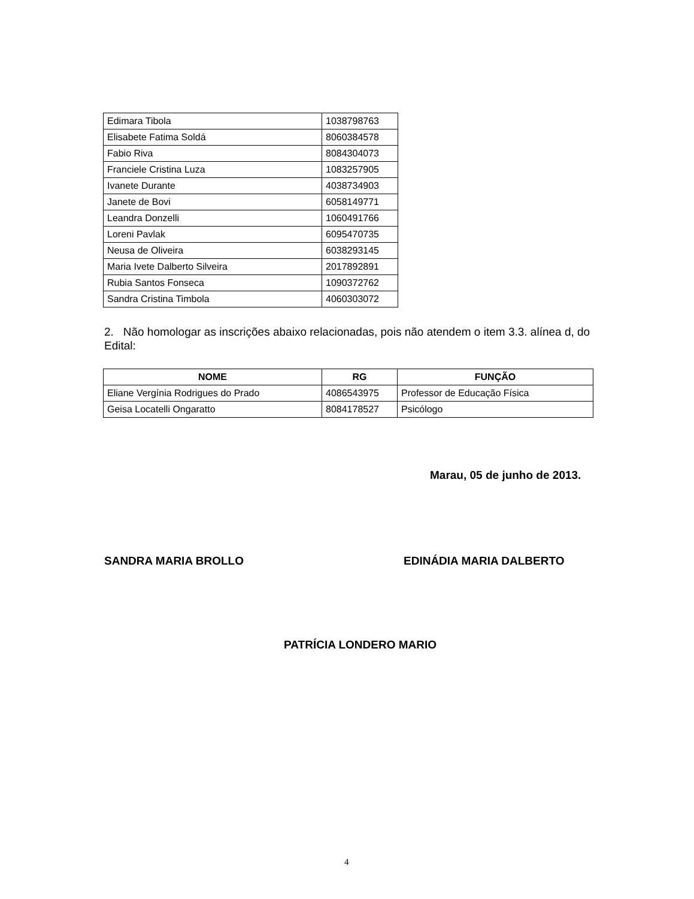| Edimara Tibola | 1038798763 |
| Elisabete Fatima Soldá | 8060384578 |
| Fabio Riva | 8084304073 |
| Franciele Cristina Luza | 1083257905 |
| Ivanete Durante | 4038734903 |
| Janete de Bovi | 6058149771 |
| Leandra Donzelli | 1060491766 |
| Loreni Pavlak | 6095470735 |
| Neusa de Oliveira | 6038293145 |
| Maria Ivete Dalberto Silveira | 2017892891 |
| Rubia Santos Fonseca | 1090372762 |
| Sandra Cristina Timbola | 4060303072 |
2. Não homologar as inscrições abaixo relacionadas, pois não atendem o item 3.3. alínea d, do Edital:
| NOME | RG | FUNÇÃO |
| --- | --- | --- |
| Eliane Vergínia Rodrigues do Prado | 4086543975 | Professor de Educação Física |
| Geisa Locatelli Ongaratto | 8084178527 | Psicólogo |
Marau, 05 de junho de 2013.
SANDRA MARIA BROLLO EDINÁDIA MARIA DALBERTO
PATRÍCIA LONDERO MARIO
4